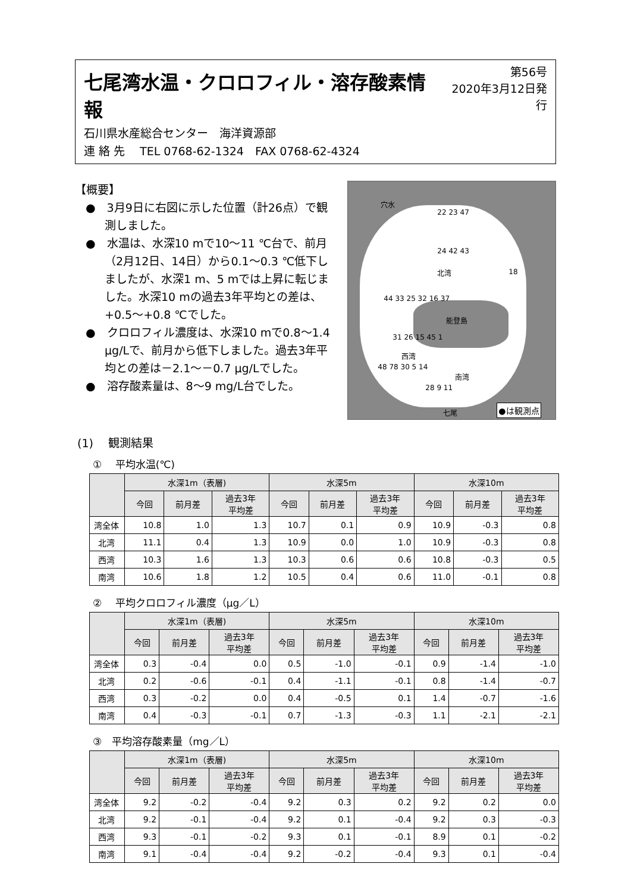七尾湾水温・クロロフィル・溶存酸素情報
石川県水産総合センター　海洋資源部
連 絡 先　 TEL 0768-62-1324　FAX 0768-62-4324
第56号
2020年3月12日発行
【概要】
●　3月9日に右図に示した位置（計26点）で観測しました。
●　水温は、水深10 mで10～11 ℃台で、前月（2月12日、14日）から0.1～0.3 ℃低下しましたが、水深1 m、5 mでは上昇に転じました。水深10 mの過去3年平均との差は、+0.5～+0.8 ℃でした。
●　クロロフィル濃度は、水深10 mで0.8～1.4 μg/Lで、前月から低下しました。過去3年平均との差は－2.1～－0.7 μg/Lでした。
●　溶存酸素量は、8～9 mg/L台でした。
穴水
22 23 47
24 42 43
北湾 18
44 33 25 32 16 37
能登島
31 26 15 45 1
西湾
48 78 30 5 14
南湾
28 9 11
七尾 ●は観測点
(1)　 観測結果
①　 平均水温(℃)
| | 水深1m（表層) | | | 水深5m | | | 水深10m | | |
| --- | --- | --- | --- | --- | --- | --- | --- | --- | --- |
| | 今回 | 前月差 | 過去3年 平均差 | 今回 | 前月差 | 過去3年 平均差 | 今回 | 前月差 | 過去3年 平均差 |
| 湾全体 | 10.8 | 1.0 | 1.3 | 10.7 | 0.1 | 0.9 | 10.9 | -0.3 | 0.8 |
| 北湾 | 11.1 | 0.4 | 1.3 | 10.9 | 0.0 | 1.0 | 10.9 | -0.3 | 0.8 |
| 西湾 | 10.3 | 1.6 | 1.3 | 10.3 | 0.6 | 0.6 | 10.8 | -0.3 | 0.5 |
| 南湾 | 10.6 | 1.8 | 1.2 | 10.5 | 0.4 | 0.6 | 11.0 | -0.1 | 0.8 |
②　 平均クロロフィル濃度（μg／L）
| | 水深1m（表層) | | | 水深5m | | | 水深10m | | |
| --- | --- | --- | --- | --- | --- | --- | --- | --- | --- |
| | 今回 | 前月差 | 過去3年 平均差 | 今回 | 前月差 | 過去3年 平均差 | 今回 | 前月差 | 過去3年 平均差 |
| 湾全体 | 0.3 | -0.4 | 0.0 | 0.5 | -1.0 | -0.1 | 0.9 | -1.4 | -1.0 |
| 北湾 | 0.2 | -0.6 | -0.1 | 0.4 | -1.1 | -0.1 | 0.8 | -1.4 | -0.7 |
| 西湾 | 0.3 | -0.2 | 0.0 | 0.4 | -0.5 | 0.1 | 1.4 | -0.7 | -1.6 |
| 南湾 | 0.4 | -0.3 | -0.1 | 0.7 | -1.3 | -0.3 | 1.1 | -2.1 | -2.1 |
③　平均溶存酸素量（mg／L）
| | 水深1m（表層) | | | 水深5m | | | 水深10m | | |
| --- | --- | --- | --- | --- | --- | --- | --- | --- | --- |
| | 今回 | 前月差 | 過去3年 平均差 | 今回 | 前月差 | 過去3年 平均差 | 今回 | 前月差 | 過去3年 平均差 |
| 湾全体 | 9.2 | -0.2 | -0.4 | 9.2 | 0.3 | 0.2 | 9.2 | 0.2 | 0.0 |
| 北湾 | 9.2 | -0.1 | -0.4 | 9.2 | 0.1 | -0.4 | 9.2 | 0.3 | -0.3 |
| 西湾 | 9.3 | -0.1 | -0.2 | 9.3 | 0.1 | -0.1 | 8.9 | 0.1 | -0.2 |
| 南湾 | 9.1 | -0.4 | -0.4 | 9.2 | -0.2 | -0.4 | 9.3 | 0.1 | -0.4 |